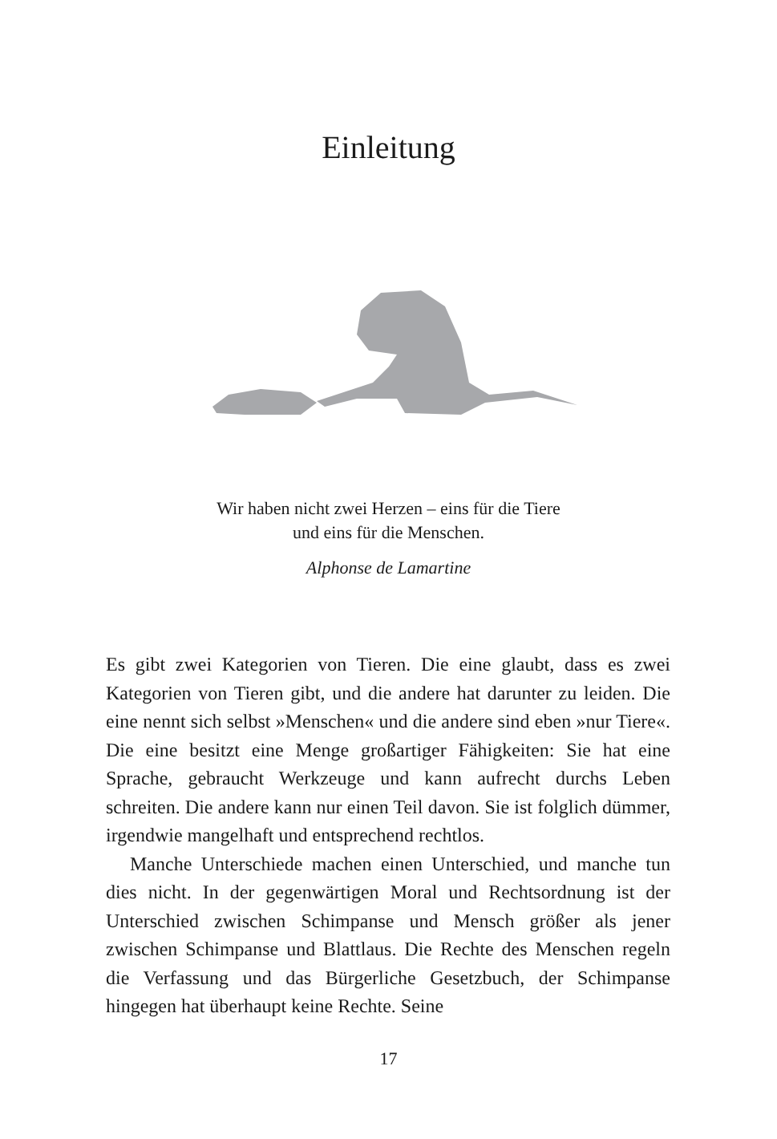Einleitung
Wir haben nicht zwei Herzen – eins für die Tiere
und eins für die Menschen.
Alphonse de Lamartine
Es gibt zwei Kategorien von Tieren. Die eine glaubt, dass es zwei Kategorien von Tieren gibt, und die andere hat darunter zu leiden. Die eine nennt sich selbst »Menschen« und die andere sind eben »nur Tiere«. Die eine besitzt eine Menge großartiger Fähigkeiten: Sie hat eine Sprache, gebraucht Werkzeuge und kann aufrecht durchs Leben schreiten. Die andere kann nur einen Teil davon. Sie ist folglich dümmer, irgendwie mangelhaft und entsprechend rechtlos.
Manche Unterschiede machen einen Unterschied, und manche tun dies nicht. In der gegenwärtigen Moral und Rechtsordnung ist der Unterschied zwischen Schimpanse und Mensch größer als jener zwischen Schimpanse und Blattlaus. Die Rechte des Menschen regeln die Verfassung und das Bürgerliche Gesetzbuch, der Schimpanse hingegen hat überhaupt keine Rechte. Seine
17